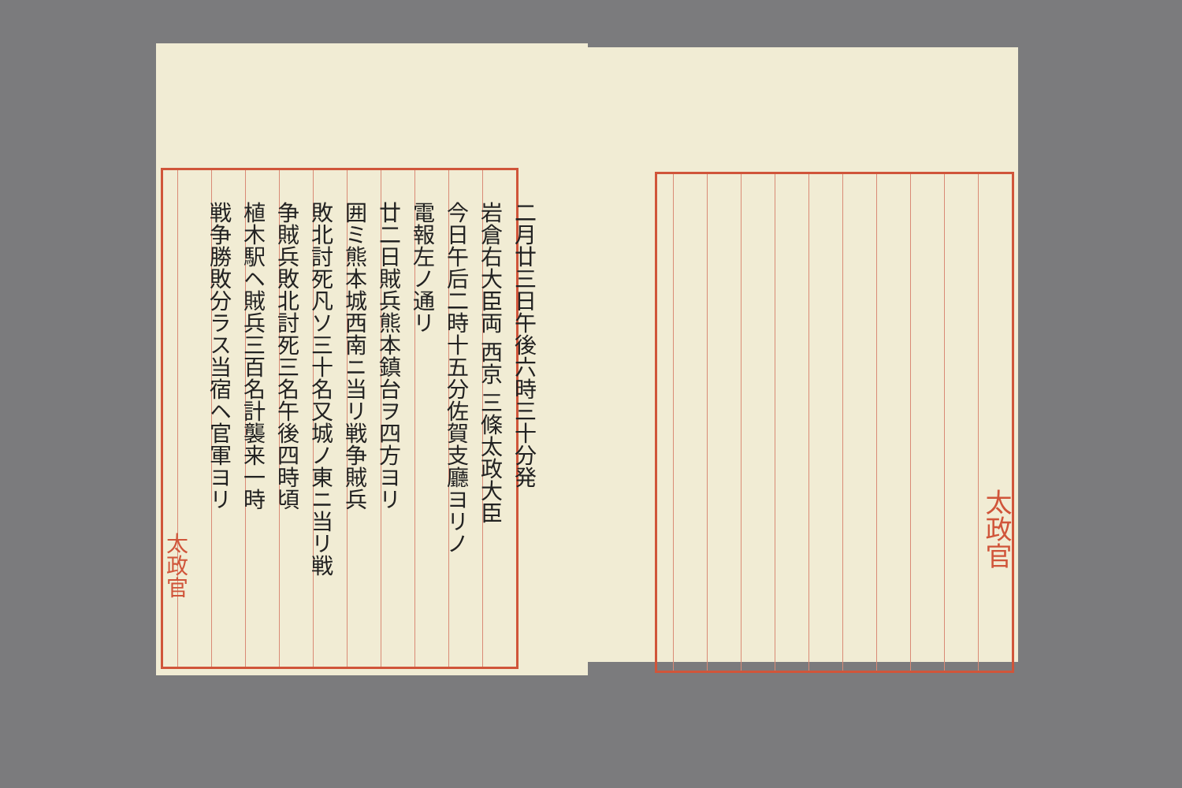二月廿三日午後六時三十分発
岩倉右大臣両 西京 三條太政大臣
今日午后二時十五分佐賀支廳ヨリノ
電報左ノ通リ
廿二日賊兵熊本鎮台ヲ四方ヨリ
囲ミ熊本城西南ニ当リ戦争賊兵
敗北討死凡ソ三十名又城ノ東ニ当リ戦
争賊兵敗北討死三名午後四時頃
植木駅ヘ賊兵三百名計襲来一時
戦争勝敗分ラス当宿ヘ官軍ヨリ
太政官
太政官